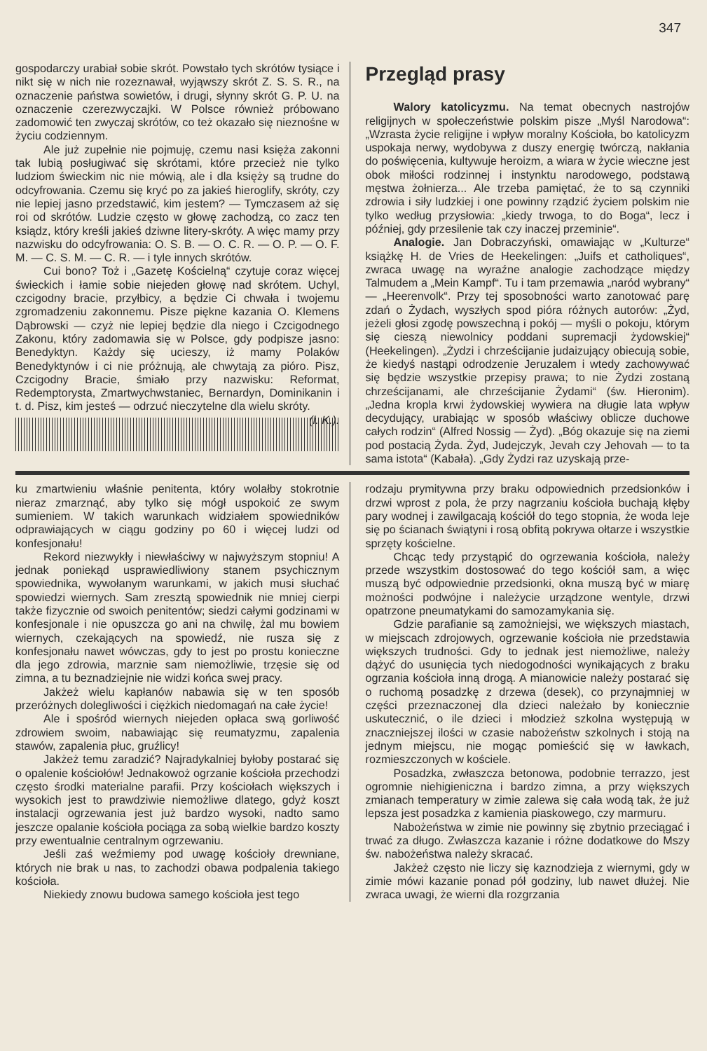347
gospodarczy urabiał sobie skrót. Powstało tych skrótów tysiące i nikt się w nich nie rozeznawał, wyjąwszy skrót Z. S. S. R., na oznaczenie państwa sowietów, i drugi, słynny skrót G. P. U. na oznaczenie czerezwyczajki. W Polsce również próbowano zadomowić ten zwyczaj skrótów, co też okazało się nieznośne w życiu codziennym.
Ale już zupełnie nie pojmuję, czemu nasi księża zakonni tak lubią posługiwać się skrótami, które przecież nie tylko ludziom świeckim nic nie mówią, ale i dla księży są trudne do odcyfrowania. Czemu się kryć po za jakieś hieroglify, skróty, czy nie lepiej jasno przedstawić, kim jestem? — Tymczasem aż się roi od skrótów. Ludzie często w głowę zachodzą, co zacz ten ksiądz, który kreśli jakieś dziwne litery-skróty. A więc mamy przy nazwisku do odcyfrowania: O. S. B. — O. C. R. — O. P. — O. F. M. — C. S. M. — C. R. — i tyle innych skrótów.
Cui bono? Toż i „Gazetę Kościelną“ czytuje coraz więcej świeckich i łamie sobie niejeden głowę nad skrótem. Uchyl, czcigodny bracie, przyłbicy, a będzie Ci chwała i twojemu zgromadzeniu zakonnemu. Pisze piękne kazania O. Klemens Dąbrowski — czyż nie lepiej będzie dla niego i Czcigodnego Zakonu, który zadomawia się w Polsce, gdy podpisze jasno: Benedyktyn. Każdy się ucieszy, iż mamy Polaków Benedyktynów i ci nie próżnują, ale chwytają za pióro. Pisz, Czcigodny Bracie, śmiało przy nazwisku: Reformat, Redemptorysta, Zmartwychwstaniec, Bernardyn, Dominikanin i t. d. Pisz, kim jesteś — odrzuć nieczytelne dla wielu skróty. (l. K.).
Przegląd prasy
Walory katolicyzmu. Na temat obecnych nastrojów religijnych w społeczeństwie polskim pisze „Myśl Narodowa“: „Wzrasta życie religijne i wpływ moralny Kościoła, bo katolicyzm uspokaja nerwy, wydobywa z duszy energię twórczą, nakłania do poświęcenia, kultywuje heroizm, a wiara w życie wieczne jest obok miłości rodzinnej i instynktu narodowego, podstawą męstwa żołnierza... Ale trzeba pamiętać, że to są czynniki zdrowia i siły ludzkiej i one powinny rządzić życiem polskim nie tylko według przysłowia: „kiedy trwoga, to do Boga“, lecz i później, gdy przesilenie tak czy inaczej przeminie“.
Analogie. Jan Dobraczyński, omawiając w „Kulturze“ książkę H. de Vries de Heekelingen: „Juifs et catholiques“, zwraca uwagę na wyraźne analogie zachodzące między Talmudem a „Mein Kampf“. Tu i tam przemawia „naród wybrany“ — „Heerenvolk“. Przy tej sposobności warto zanotować parę zdań o Żydach, wyszłych spod pióra różnych autorów: „Żyd, jeżeli głosi zgodę powszechną i pokój — myśli o pokoju, którym się cieszą niewolnicy poddani supremacji żydowskiej“ (Heekelingen). „Żydzi i chrześcijanie judaizujący obiecują sobie, że kiedyś nastąpi odrodzenie Jeruzalem i wtedy zachowywać się będzie wszystkie przepisy prawa; to nie Żydzi zostaną chrześcijanami, ale chrześcijanie Żydami“ (św. Hieronim). „Jedna kropla krwi żydowskiej wywiera na długie lata wpływ decydujący, urabiając w sposób właściwy oblicze duchowe całych rodzin“ (Alfred Nossig — Żyd). „Bóg okazuje się na ziemi pod postacią Żyda. Żyd, Judejczyk, Jevah czy Jehovah — to ta sama istota“ (Kabała). „Gdy Żydzi raz uzyskają prze-
ku zmartwieniu właśnie penitenta, który wolałby stokrotnie nieraz zmarznąć, aby tylko się mógł uspokoić ze swym sumieniem. W takich warunkach widziałem spowiedników odprawiających w ciągu godziny po 60 i więcej ludzi od konfesjonału!
Rekord niezwykły i niewłaściwy w najwyższym stopniu! A jednak poniekąd usprawiedliwiony stanem psychicznym spowiednika, wywołanym warunkami, w jakich musi słuchać spowiedzi wiernych. Sam zresztą spowiednik nie mniej cierpi także fizycznie od swoich penitentów; siedzi całymi godzinami w konfesjonale i nie opuszcza go ani na chwilę, żal mu bowiem wiernych, czekających na spowiedź, nie rusza się z konfesjonału nawet wówczas, gdy to jest po prostu konieczne dla jego zdrowia, marznie sam niemożliwie, trzęsie się od zimna, a tu beznadziejnie nie widzi końca swej pracy.
Jakżeż wielu kapłanów nabawia się w ten sposób przeróżnych dolegliwości i ciężkich niedomagań na całe życie!
Ale i spośród wiernych niejeden opłaca swą gorliwość zdrowiem swoim, nabawiając się reumatyzmu, zapalenia stawów, zapalenia płuc, gruźlicy!
Jakżeż temu zaradzić? Najradykalniej byłoby postarać się o opalenie kościołów! Jednakowoż ogrzanie kościoła przechodzi często środki materialne parafii. Przy kościołach większych i wysokich jest to prawdziwie niemożliwe dlatego, gdyż koszt instalacji ogrzewania jest już bardzo wysoki, nadto samo jeszcze opalanie kościoła pociąga za sobą wielkie bardzo koszty przy ewentualnie centralnym ogrzewaniu.
Jeśli zaś weźmiemy pod uwagę kościoły drewniane, których nie brak u nas, to zachodzi obawa podpalenia takiego kościoła.
Niekiedy znowu budowa samego kościoła jest tego
rodzaju prymitywna przy braku odpowiednich przedsionków i drzwi wprost z pola, że przy nagrzaniu kościoła buchają kłęby pary wodnej i zawilgacają kościół do tego stopnia, że woda leje się po ścianach świątyni i rosą obfitą pokrywa ołtarze i wszystkie sprzęty kościelne.
Chcąc tedy przystąpić do ogrzewania kościoła, należy przede wszystkim dostosować do tego kościół sam, a więc muszą być odpowiednie przedsionki, okna muszą być w miarę możności podwójne i należycie urządzone wentyle, drzwi opatrzone pneumatykami do samozamykania się.
Gdzie parafianie są zamożniejsi, we większych miastach, w miejscach zdrojowych, ogrzewanie kościoła nie przedstawia większych trudności. Gdy to jednak jest niemożliwe, należy dążyć do usunięcia tych niedogodności wynikających z braku ogrzania kościoła inną drogą. A mianowicie należy postarać się o ruchomą posadzkę z drzewa (desek), co przynajmniej w części przeznaczonej dla dzieci należało by koniecznie uskutecznić, o ile dzieci i młodzież szkolna występują w znaczniejszej ilości w czasie nabożeństw szkolnych i stoją na jednym miejscu, nie mogąc pomieścić się w ławkach, rozmieszczonych w kościele.
Posadzka, zwłaszcza betonowa, podobnie terrazzo, jest ogromnie niehigieniczna i bardzo zimna, a przy większych zmianach temperatury w zimie zalewa się cała wodą tak, że już lepsza jest posadzka z kamienia piaskowego, czy marmuru.
Nabożeństwa w zimie nie powinny się zbytnio przeciągać i trwać za długo. Zwłaszcza kazanie i różne dodatkowe do Mszy św. nabożeństwa należy skracać.
Jakżeż często nie liczy się kaznodzieja z wiernymi, gdy w zimie mówi kazanie ponad pół godziny, lub nawet dłużej. Nie zwraca uwagi, że wierni dla rozgrzania